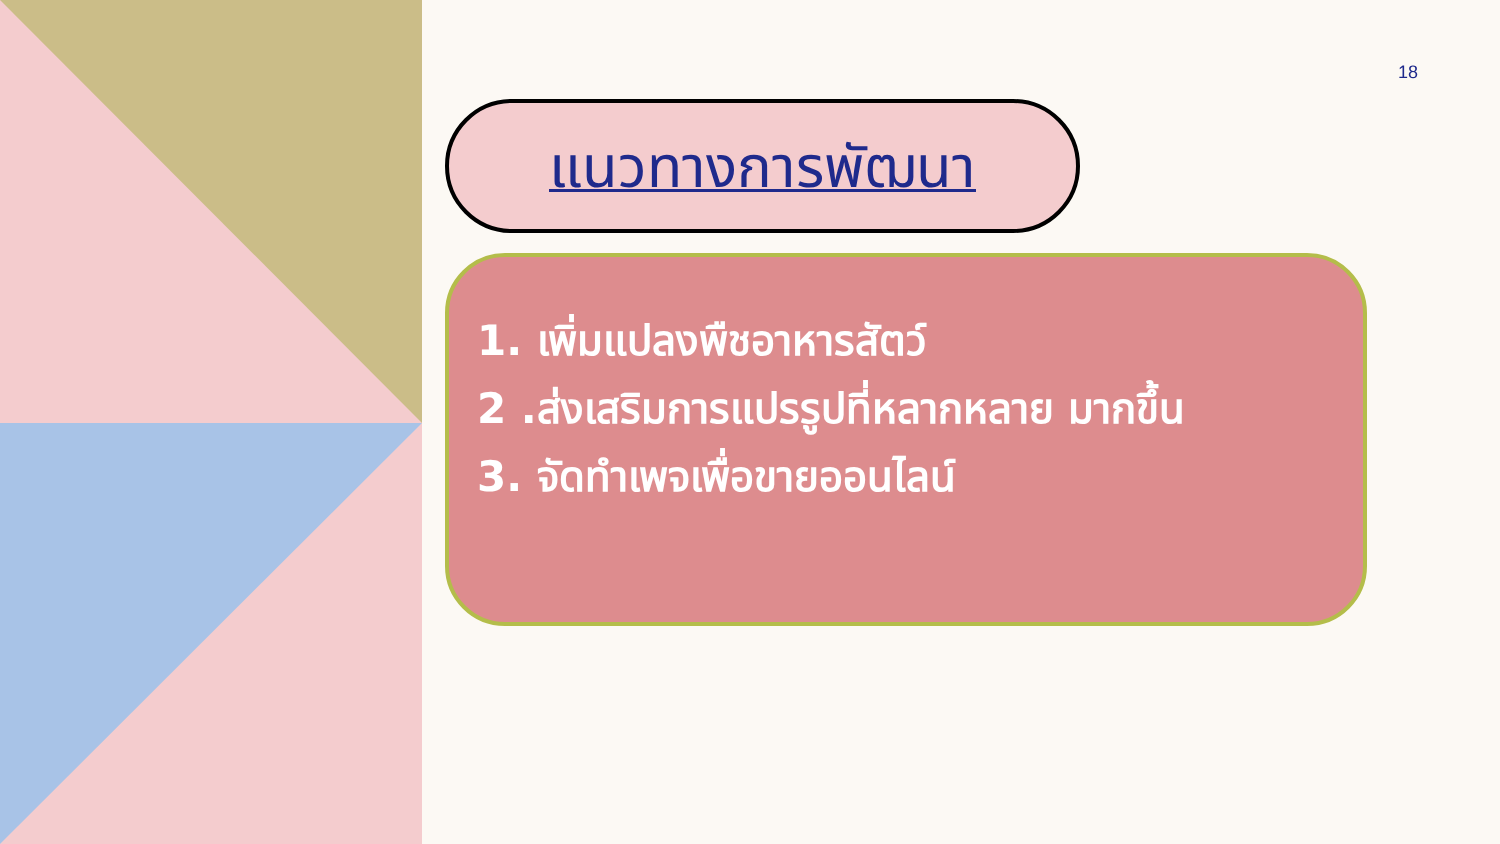18
แนวทางการพัฒนา
1. เพิ่มแปลงพืชอาหารสัตว์
2 .ส่งเสริมการแปรรูปที่หลากหลาย มากขึ้น
3. จัดทำเพจเพื่อขายออนไลน์